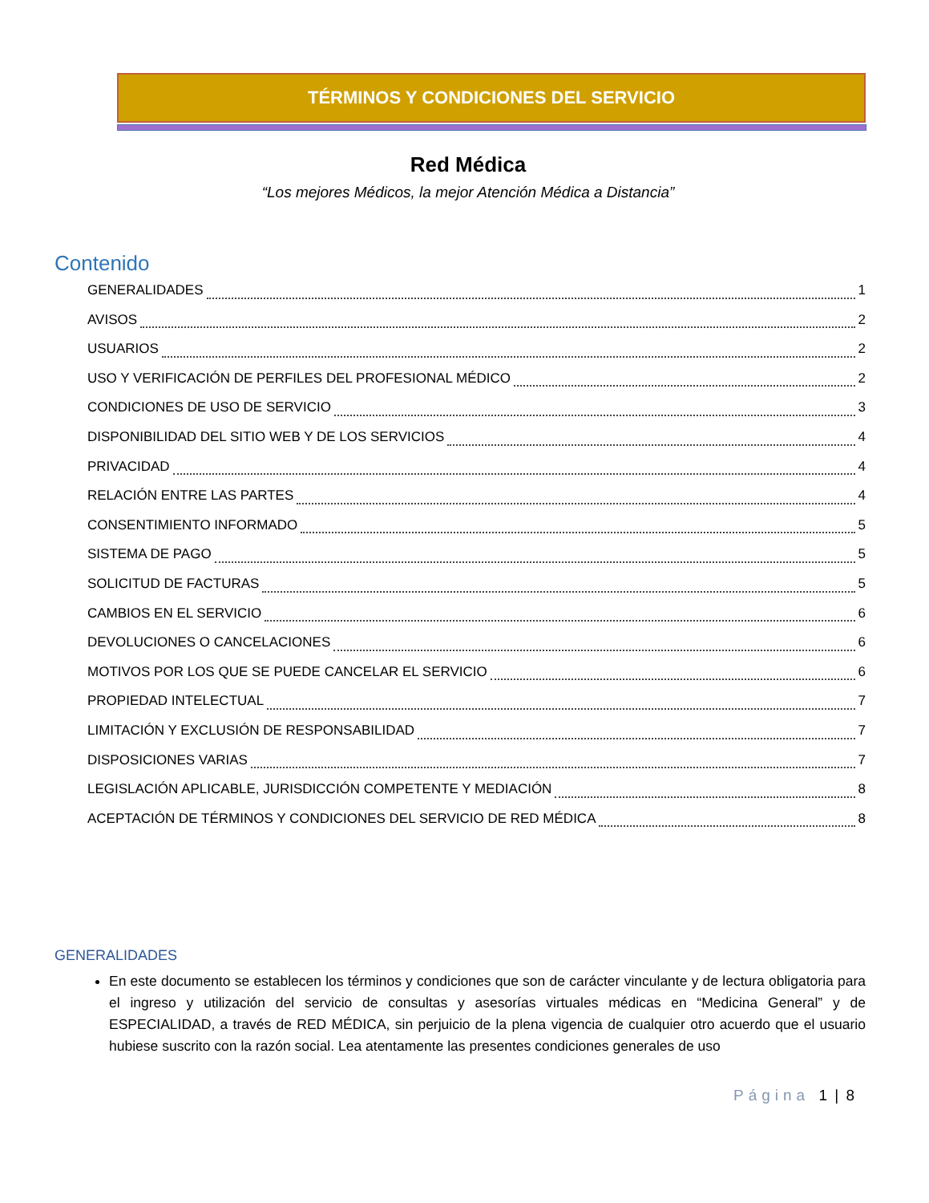TÉRMINOS Y CONDICIONES DEL SERVICIO
Red Médica
“Los mejores Médicos, la mejor Atención Médica a Distancia”
Contenido
GENERALIDADES 1
AVISOS 2
USUARIOS 2
USO Y VERIFICACIÓN DE PERFILES DEL PROFESIONAL MÉDICO 2
CONDICIONES DE USO DE SERVICIO 3
DISPONIBILIDAD DEL SITIO WEB Y DE LOS SERVICIOS 4
PRIVACIDAD 4
RELACIÓN ENTRE LAS PARTES 4
CONSENTIMIENTO INFORMADO 5
SISTEMA DE PAGO 5
SOLICITUD DE FACTURAS 5
CAMBIOS EN EL SERVICIO 6
DEVOLUCIONES O CANCELACIONES 6
MOTIVOS POR LOS QUE SE PUEDE CANCELAR EL SERVICIO 6
PROPIEDAD INTELECTUAL 7
LIMITACIÓN Y EXCLUSIÓN DE RESPONSABILIDAD 7
DISPOSICIONES VARIAS 7
LEGISLACIÓN APLICABLE, JURISDICCIÓN COMPETENTE Y MEDIACIÓN 8
ACEPTACIÓN DE TÉRMINOS Y CONDICIONES DEL SERVICIO DE RED MÉDICA 8
GENERALIDADES
En este documento se establecen los términos y condiciones que son de carácter vinculante y de lectura obligatoria para el ingreso y utilización del servicio de consultas y asesorías virtuales médicas en “Medicina General” y de ESPECIALIDAD, a través de RED MÉDICA, sin perjuicio de la plena vigencia de cualquier otro acuerdo que el usuario hubiese suscrito con la razón social. Lea atentamente las presentes condiciones generales de uso
Página 1 | 8